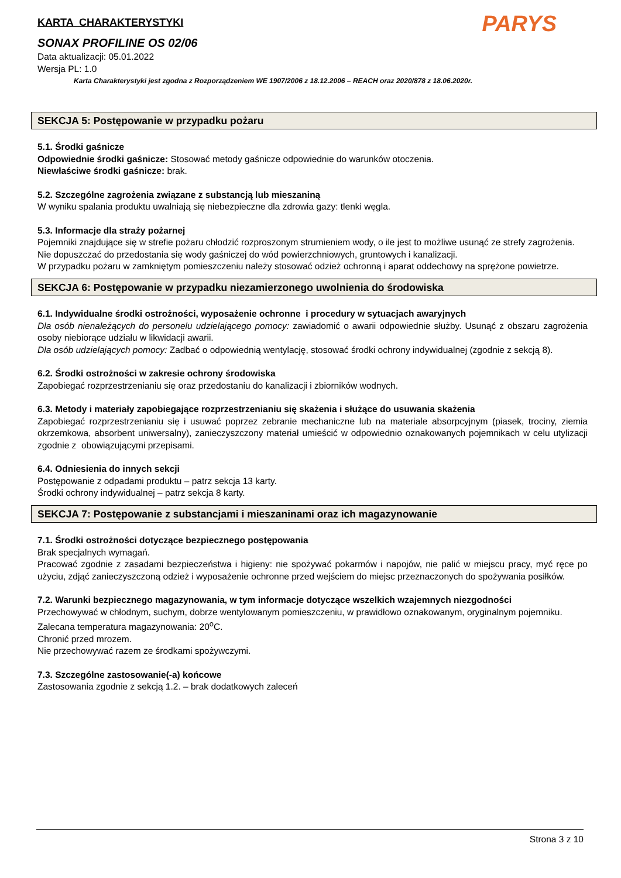PARYS
KARTA CHARAKTERYSTYKI
SONAX PROFILINE OS 02/06
Data aktualizacji: 05.01.2022
Wersja PL: 1.0
Karta Charakterystyki jest zgodna z Rozporządzeniem WE 1907/2006 z 18.12.2006 – REACH oraz 2020/878 z 18.06.2020r.
SEKCJA 5: Postępowanie w przypadku pożaru
5.1. Środki gaśnicze
Odpowiednie środki gaśnicze: Stosować metody gaśnicze odpowiednie do warunków otoczenia.
Niewłaściwe środki gaśnicze: brak.
5.2. Szczególne zagrożenia związane z substancją lub mieszaniną
W wyniku spalania produktu uwalniają się niebezpieczne dla zdrowia gazy: tlenki węgla.
5.3. Informacje dla straży pożarnej
Pojemniki znajdujące się w strefie pożaru chłodzić rozproszonym strumieniem wody, o ile jest to możliwe usunąć ze strefy zagrożenia.
Nie dopuszczać do przedostania się wody gaśniczej do wód powierzchniowych, gruntowych i kanalizacji.
W przypadku pożaru w zamkniętym pomieszczeniu należy stosować odzież ochronną i aparat oddechowy na sprężone powietrze.
SEKCJA 6: Postępowanie w przypadku niezamierzonego uwolnienia do środowiska
6.1. Indywidualne środki ostrożności, wyposażenie ochronne i procedury w sytuacjach awaryjnych
Dla osób nienależących do personelu udzielającego pomocy: zawiadomić o awarii odpowiednie służby. Usunąć z obszaru zagrożenia osoby niebiorące udziału w likwidacji awarii.
Dla osób udzielających pomocy: Zadbać o odpowiednią wentylację, stosować środki ochrony indywidualnej (zgodnie z sekcją 8).
6.2. Środki ostrożności w zakresie ochrony środowiska
Zapobiegać rozprzestrzenianiu się oraz przedostaniu do kanalizacji i zbiorników wodnych.
6.3. Metody i materiały zapobiegające rozprzestrzenianiu się skażenia i służące do usuwania skażenia
Zapobiegać rozprzestrzenianiu się i usuwać poprzez zebranie mechaniczne lub na materiale absorpcyjnym (piasek, trociny, ziemia okrzemkowa, absorbent uniwersalny), zanieczyszczony materiał umieścić w odpowiednio oznakowanych pojemnikach w celu utylizacji zgodnie z obowiązującymi przepisami.
6.4. Odniesienia do innych sekcji
Postępowanie z odpadami produktu – patrz sekcja 13 karty.
Środki ochrony indywidualnej – patrz sekcja 8 karty.
SEKCJA 7: Postępowanie z substancjami i mieszaninami oraz ich magazynowanie
7.1. Środki ostrożności dotyczące bezpiecznego postępowania
Brak specjalnych wymagań.
Pracować zgodnie z zasadami bezpieczeństwa i higieny: nie spożywać pokarmów i napojów, nie palić w miejscu pracy, myć ręce po użyciu, zdjąć zanieczyszczoną odzież i wyposażenie ochronne przed wejściem do miejsc przeznaczonych do spożywania posiłków.
7.2. Warunki bezpiecznego magazynowania, w tym informacje dotyczące wszelkich wzajemnych niezgodności
Przechowywać w chłodnym, suchym, dobrze wentylowanym pomieszczeniu, w prawidłowo oznakowanym, oryginalnym pojemniku.
Zalecana temperatura magazynowania: 20<sup>o</sup>C.
Chronić przed mrozem.
Nie przechowywać razem ze środkami spożywczymi.
7.3. Szczególne zastosowanie(-a) końcowe
Zastosowania zgodnie z sekcją 1.2. – brak dodatkowych zaleceń
Strona 3 z 10